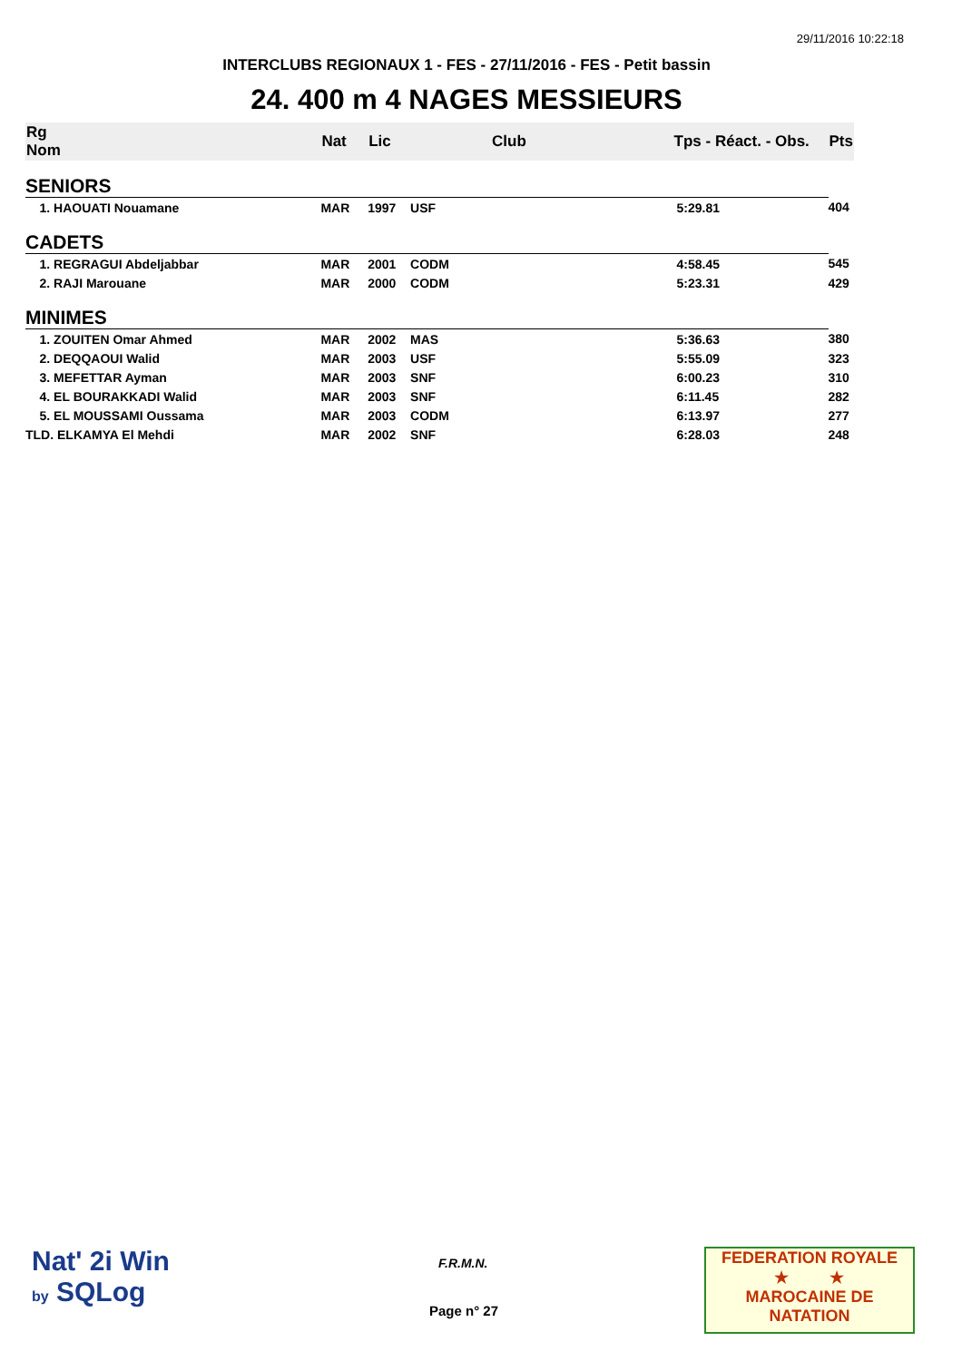29/11/2016 10:22:18
INTERCLUBS REGIONAUX 1 - FES - 27/11/2016 - FES - Petit bassin
24. 400 m 4 NAGES MESSIEURS
| Rg Nom | | Nat | Lic | Club | Tps - Réact. - Obs. | Pts |
| --- | --- | --- | --- | --- | --- | --- |
| SENIORS | | | | | | |
| 1. HAOUATI Nouamane | | MAR | 1997 | USF | 5:29.81 | 404 |
| CADETS | | | | | | |
| 1. REGRAGUI Abdeljabbar | | MAR | 2001 | CODM | 4:58.45 | 545 |
| 2. RAJI Marouane | | MAR | 2000 | CODM | 5:23.31 | 429 |
| MINIMES | | | | | | |
| 1. ZOUITEN Omar Ahmed | | MAR | 2002 | MAS | 5:36.63 | 380 |
| 2. DEQQAOUI Walid | | MAR | 2003 | USF | 5:55.09 | 323 |
| 3. MEFETTAR Ayman | | MAR | 2003 | SNF | 6:00.23 | 310 |
| 4. EL BOURAKKADI Walid | | MAR | 2003 | SNF | 6:11.45 | 282 |
| 5. EL MOUSSAMI Oussama | | MAR | 2003 | CODM | 6:13.97 | 277 |
| TLD. ELKAMYA El Mehdi | | MAR | 2002 | SNF | 6:28.03 | 248 |
Nat' 2i Win
by SQLog
F.R.M.N.
Page n° 27
FEDERATION ROYALE
★ ★
MAROCAINE DE NATATION